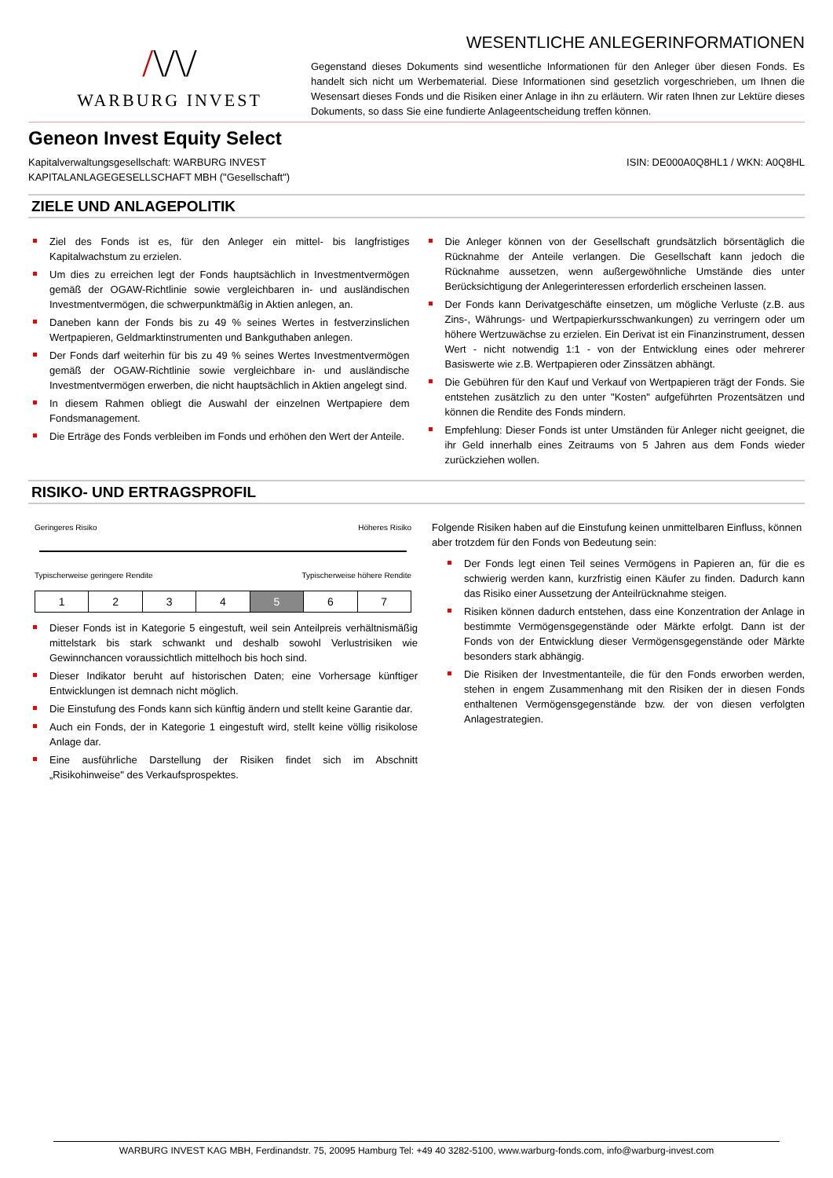/\/\/
WARBURG INVEST
WESENTLICHE ANLEGERINFORMATIONEN
Gegenstand dieses Dokuments sind wesentliche Informationen für den Anleger über diesen Fonds. Es handelt sich nicht um Werbematerial. Diese Informationen sind gesetzlich vorgeschrieben, um Ihnen die Wesensart dieses Fonds und die Risiken einer Anlage in ihn zu erläutern. Wir raten Ihnen zur Lektüre dieses Dokuments, so dass Sie eine fundierte Anlageentscheidung treffen können.
Geneon Invest Equity Select
Kapitalverwaltungsgesellschaft: WARBURG INVEST
KAPITALANLAGEGESELLSCHAFT MBH ("Gesellschaft")
ISIN: DE000A0Q8HL1 / WKN: A0Q8HL
ZIELE UND ANLAGEPOLITIK
Ziel des Fonds ist es, für den Anleger ein mittel- bis langfristiges Kapitalwachstum zu erzielen.
Um dies zu erreichen legt der Fonds hauptsächlich in Investmentvermögen gemäß der OGAW-Richtlinie sowie vergleichbaren in- und ausländischen Investmentvermögen, die schwerpunktmäßig in Aktien anlegen, an.
Daneben kann der Fonds bis zu 49 % seines Wertes in festverzinslichen Wertpapieren, Geldmarktinstrumenten und Bankguthaben anlegen.
Der Fonds darf weiterhin für bis zu 49 % seines Wertes Investmentvermögen gemäß der OGAW-Richtlinie sowie vergleichbare in- und ausländische Investmentvermögen erwerben, die nicht hauptsächlich in Aktien angelegt sind.
In diesem Rahmen obliegt die Auswahl der einzelnen Wertpapiere dem Fondsmanagement.
Die Erträge des Fonds verbleiben im Fonds und erhöhen den Wert der Anteile.
Die Anleger können von der Gesellschaft grundsätzlich börsentäglich die Rücknahme der Anteile verlangen. Die Gesellschaft kann jedoch die Rücknahme aussetzen, wenn außergewöhnliche Umstände dies unter Berücksichtigung der Anlegerinteressen erforderlich erscheinen lassen.
Der Fonds kann Derivatgeschäfte einsetzen, um mögliche Verluste (z.B. aus Zins-, Währungs- und Wertpapierkursschwankungen) zu verringern oder um höhere Wertzuwächse zu erzielen. Ein Derivat ist ein Finanzinstrument, dessen Wert - nicht notwendig 1:1 - von der Entwicklung eines oder mehrerer Basiswerte wie z.B. Wertpapieren oder Zinssätzen abhängt.
Die Gebühren für den Kauf und Verkauf von Wertpapieren trägt der Fonds. Sie entstehen zusätzlich zu den unter "Kosten" aufgeführten Prozentsätzen und können die Rendite des Fonds mindern.
Empfehlung: Dieser Fonds ist unter Umständen für Anleger nicht geeignet, die ihr Geld innerhalb eines Zeitraums von 5 Jahren aus dem Fonds wieder zurückziehen wollen.
RISIKO- UND ERTRAGSPROFIL
Geringeres Risiko Höheres Risiko
Typischerweise geringere Rendite Typischerweise höhere Rendite
| 1 | 2 | 3 | 4 | 5 | 6 | 7 |
Dieser Fonds ist in Kategorie 5 eingestuft, weil sein Anteilpreis verhältnismäßig mittelstark bis stark schwankt und deshalb sowohl Verlustrisiken wie Gewinnchancen voraussichtlich mittelhoch bis hoch sind.
Dieser Indikator beruht auf historischen Daten; eine Vorhersage künftiger Entwicklungen ist demnach nicht möglich.
Die Einstufung des Fonds kann sich künftig ändern und stellt keine Garantie dar.
Auch ein Fonds, der in Kategorie 1 eingestuft wird, stellt keine völlig risikolose Anlage dar.
Eine ausführliche Darstellung der Risiken findet sich im Abschnitt „Risikohinweise" des Verkaufsprospektes.
Folgende Risiken haben auf die Einstufung keinen unmittelbaren Einfluss, können aber trotzdem für den Fonds von Bedeutung sein:
Der Fonds legt einen Teil seines Vermögens in Papieren an, für die es schwierig werden kann, kurzfristig einen Käufer zu finden. Dadurch kann das Risiko einer Aussetzung der Anteilrücknahme steigen.
Risiken können dadurch entstehen, dass eine Konzentration der Anlage in bestimmte Vermögensgegenstände oder Märkte erfolgt. Dann ist der Fonds von der Entwicklung dieser Vermögensgegenstände oder Märkte besonders stark abhängig.
Die Risiken der Investmentanteile, die für den Fonds erworben werden, stehen in engem Zusammenhang mit den Risiken der in diesen Fonds enthaltenen Vermögensgegenstände bzw. der von diesen verfolgten Anlagestrategien.
WARBURG INVEST KAG MBH, Ferdinandstr. 75, 20095 Hamburg Tel: +49 40 3282-5100, www.warburg-fonds.com, info@warburg-invest.com